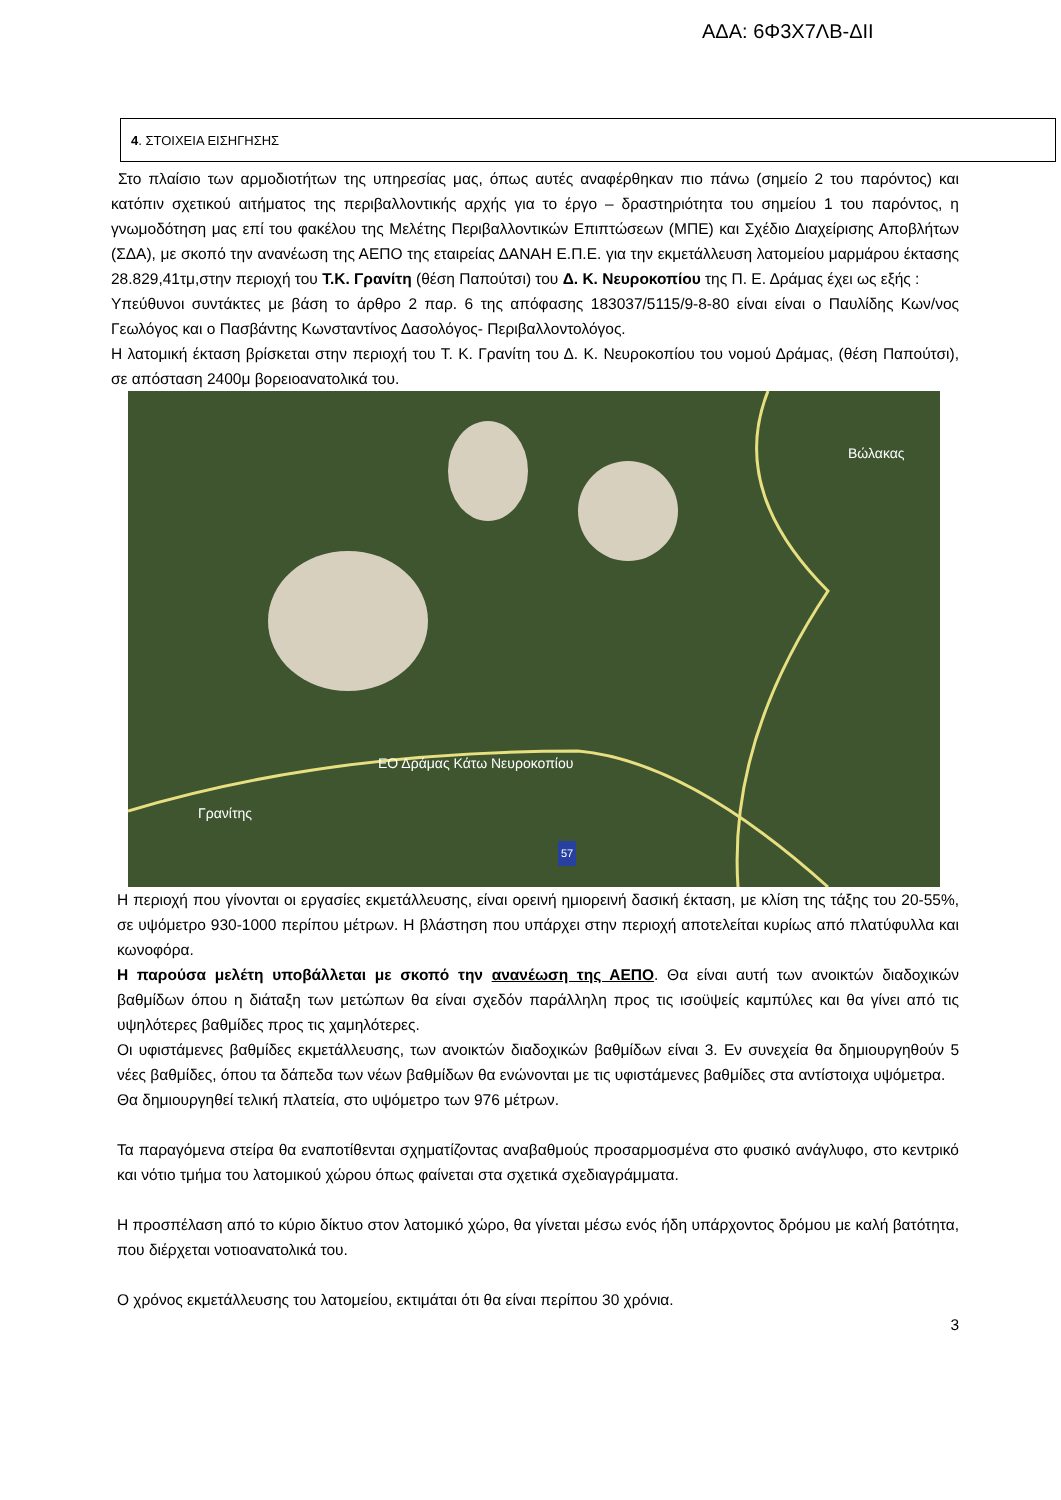ΑΔΑ: 6Φ3Χ7ΛΒ-ΔΙΙ
4. ΣΤΟΙΧΕΙΑ ΕΙΣΗΓΗΣΗΣ
Στο πλαίσιο των αρμοδιοτήτων της υπηρεσίας μας, όπως αυτές αναφέρθηκαν πιο πάνω (σημείο 2 του παρόντος) και κατόπιν σχετικού αιτήματος της περιβαλλοντικής αρχής για το έργο – δραστηριότητα του σημείου 1 του παρόντος, η γνωμοδότηση μας επί του φακέλου της Μελέτης Περιβαλλοντικών Επιπτώσεων (ΜΠΕ) και Σχέδιο Διαχείρισης Αποβλήτων (ΣΔΑ), με σκοπό την ανανέωση της ΑΕΠΟ της εταιρείας ΔΑΝΑΗ Ε.Π.Ε. για την εκμετάλλευση λατομείου μαρμάρου έκτασης 28.829,41τμ,στην περιοχή του Τ.Κ. Γρανίτη (θέση Παπούτσι) του Δ. Κ. Νευροκοπίου της Π. Ε. Δράμας έχει ως εξής :
Υπεύθυνοι συντάκτες με βάση το άρθρο 2 παρ. 6 της απόφασης 183037/5115/9-8-80 είναι είναι ο Παυλίδης Κων/νος Γεωλόγος και ο Πασβάντης Κωνσταντίνος Δασολόγος- Περιβαλλοντολόγος.
Η λατομική έκταση βρίσκεται στην περιοχή του Τ. Κ. Γρανίτη του Δ. Κ. Νευροκοπίου του νομού Δράμας, (θέση Παπούτσι), σε απόσταση 2400μ βορειοανατολικά του.
Βώλακας
ΕΟ Δράμας Κάτω Νευροκοπίου
Γρανίτης
57
Η περιοχή που γίνονται οι εργασίες εκμετάλλευσης, είναι ορεινή ημιορεινή δασική έκταση, με κλίση της τάξης του 20-55%, σε υψόμετρο 930-1000 περίπου μέτρων. Η βλάστηση που υπάρχει στην περιοχή αποτελείται κυρίως από πλατύφυλλα και κωνοφόρα.
Η παρούσα μελέτη υποβάλλεται με σκοπό την ανανέωση της ΑΕΠΟ. Θα είναι αυτή των ανοικτών διαδοχικών βαθμίδων όπου η διάταξη των μετώπων θα είναι σχεδόν παράλληλη προς τις ισοϋψείς καμπύλες και θα γίνει από τις υψηλότερες βαθμίδες προς τις χαμηλότερες.
Οι υφιστάμενες βαθμίδες εκμετάλλευσης, των ανοικτών διαδοχικών βαθμίδων είναι 3. Εν συνεχεία θα δημιουργηθούν 5 νέες βαθμίδες, όπου τα δάπεδα των νέων βαθμίδων θα ενώνονται με τις υφιστάμενες βαθμίδες στα αντίστοιχα υψόμετρα.
Θα δημιουργηθεί τελική πλατεία, στο υψόμετρο των 976 μέτρων.
Τα παραγόμενα στείρα θα εναποτίθενται σχηματίζοντας αναβαθμούς προσαρμοσμένα στο φυσικό ανάγλυφο, στο κεντρικό και νότιο τμήμα του λατομικού χώρου όπως φαίνεται στα σχετικά σχεδιαγράμματα.
Η προσπέλαση από το κύριο δίκτυο στον λατομικό χώρο, θα γίνεται μέσω ενός ήδη υπάρχοντος δρόμου με καλή βατότητα, που διέρχεται νοτιοανατολικά του.
Ο χρόνος εκμετάλλευσης του λατομείου, εκτιμάται ότι θα είναι περίπου 30 χρόνια.
3